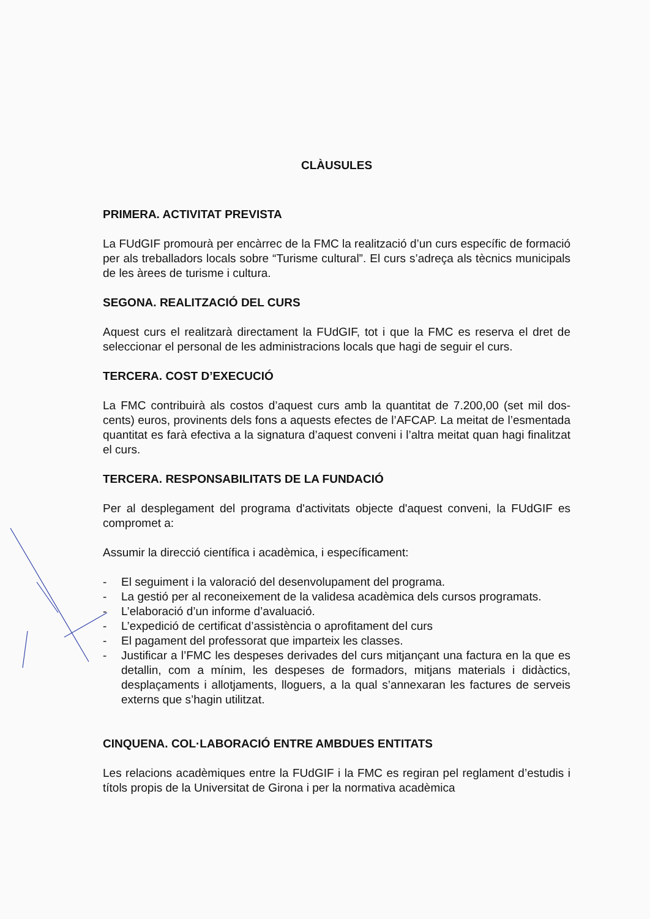CLÀUSULES
PRIMERA. ACTIVITAT PREVISTA
La FUdGIF promourà per encàrrec de la FMC la realització d’un curs específic de formació per als treballadors locals sobre “Turisme cultural”. El curs s’adreça als tècnics municipals de les àrees de turisme i cultura.
SEGONA. REALITZACIÓ DEL CURS
Aquest curs el realitzarà directament la FUdGIF, tot i que la FMC es reserva el dret de seleccionar el personal de les administracions locals que hagi de seguir el curs.
TERCERA. COST D’EXECUCIÓ
La FMC contribuirà als costos d’aquest curs amb la quantitat de 7.200,00 (set mil dos-cents) euros, provinents dels fons a aquests efectes de l’AFCAP. La meitat de l’esmentada quantitat es farà efectiva a la signatura d’aquest conveni i l’altra meitat quan hagi finalitzat el curs.
TERCERA. RESPONSABILITATS DE LA FUNDACIÓ
Per al desplegament del programa d'activitats objecte d'aquest conveni, la FUdGIF es compromet a:
Assumir la direcció científica i acadèmica, i específicament:
- El seguiment i la valoració del desenvolupament del programa.
- La gestió per al reconeixement de la validesa acadèmica dels cursos programats.
- L’elaboració d’un informe d’avaluació.
- L’expedició de certificat d’assistència o aprofitament del curs
- El pagament del professorat que imparteix les classes.
- Justificar a l’FMC les despeses derivades del curs mitjançant una factura en la que es detallin, com a mínim, les despeses de formadors, mitjans materials i didàctics, desplaçaments i allotjaments, lloguers, a la qual s’annexaran les factures de serveis externs que s’hagin utilitzat.
CINQUENA. COL·LABORACIÓ ENTRE AMBDUES ENTITATS
Les relacions acadèmiques entre la FUdGIF i la FMC es regiran pel reglament d’estudis i títols propis de la Universitat de Girona i per la normativa acadèmica